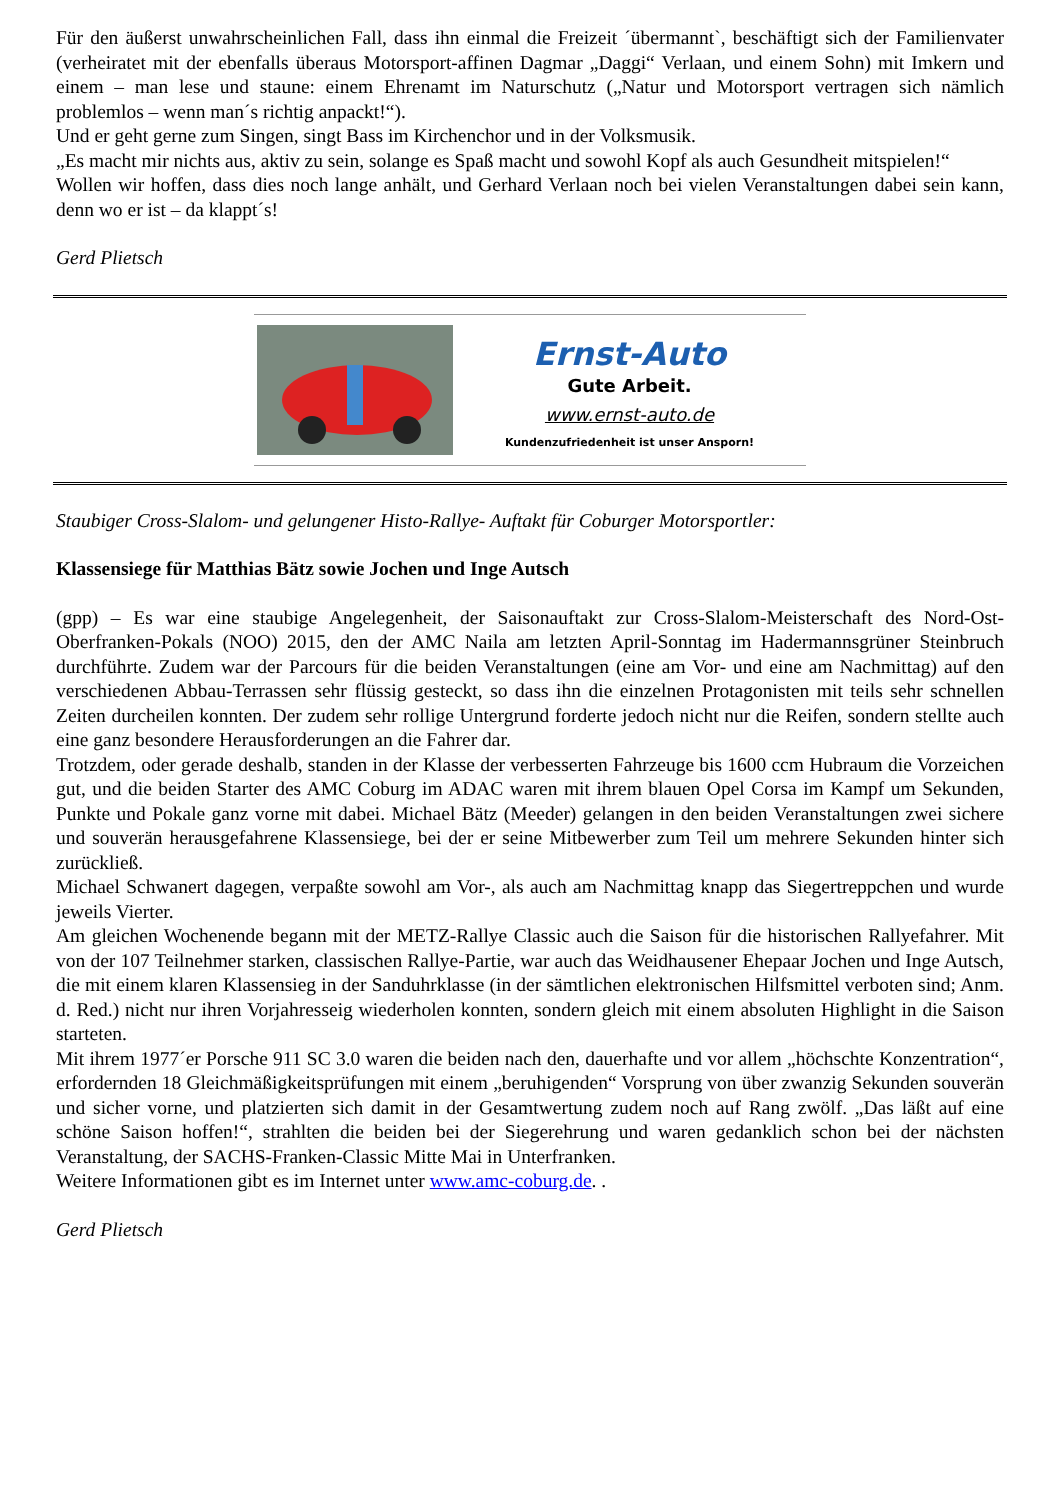Für den äußerst unwahrscheinlichen Fall, dass ihn einmal die Freizeit ´übermannt`, beschäftigt sich der Familienvater (verheiratet mit der ebenfalls überaus Motorsport-affinen Dagmar „Daggi“ Verlaan, und einem Sohn) mit Imkern und einem – man lese und staune: einem Ehrenamt im Naturschutz („Natur und Motorsport vertragen sich nämlich problemlos – wenn man´s richtig anpackt!“).
Und er geht gerne zum Singen, singt Bass im Kirchenchor und in der Volksmusik.
„Es macht mir nichts aus, aktiv zu sein, solange es Spaß macht und sowohl Kopf als auch Gesundheit mitspielen!“
Wollen wir hoffen, dass dies noch lange anhält, und Gerhard Verlaan noch bei vielen Veranstaltungen dabei sein kann, denn wo er ist – da klappt´s!
Gerd Plietsch
Ernst-Auto
Gute Arbeit.
www.ernst-auto.de
Kundenzufriedenheit ist unser Ansporn!
Staubiger Cross-Slalom- und gelungener Histo-Rallye- Auftakt für Coburger Motorsportler:
Klassensiege für Matthias Bätz sowie Jochen und Inge Autsch
(gpp) – Es war eine staubige Angelegenheit, der Saisonauftakt zur Cross-Slalom-Meisterschaft des Nord-Ost-Oberfranken-Pokals (NOO) 2015, den der AMC Naila am letzten April-Sonntag im Hadermannsgrüner Steinbruch durchführte. Zudem war der Parcours für die beiden Veranstaltungen (eine am Vor- und eine am Nachmittag) auf den verschiedenen Abbau-Terrassen sehr flüssig gesteckt, so dass ihn die einzelnen Protagonisten mit teils sehr schnellen Zeiten durcheilen konnten. Der zudem sehr rollige Untergrund forderte jedoch nicht nur die Reifen, sondern stellte auch eine ganz besondere Herausforderungen an die Fahrer dar.
Trotzdem, oder gerade deshalb, standen in der Klasse der verbesserten Fahrzeuge bis 1600 ccm Hubraum die Vorzeichen gut, und die beiden Starter des AMC Coburg im ADAC waren mit ihrem blauen Opel Corsa im Kampf um Sekunden, Punkte und Pokale ganz vorne mit dabei. Michael Bätz (Meeder) gelangen in den beiden Veranstaltungen zwei sichere und souverän herausgefahrene Klassensiege, bei der er seine Mitbewerber zum Teil um mehrere Sekunden hinter sich zurückließ.
Michael Schwanert dagegen, verpaßte sowohl am Vor-, als auch am Nachmittag knapp das Siegertreppchen und wurde jeweils Vierter.
Am gleichen Wochenende begann mit der METZ-Rallye Classic auch die Saison für die historischen Rallyefahrer. Mit von der 107 Teilnehmer starken, classischen Rallye-Partie, war auch das Weidhausener Ehepaar Jochen und Inge Autsch, die mit einem klaren Klassensieg in der Sanduhrklasse (in der sämtlichen elektronischen Hilfsmittel verboten sind; Anm. d. Red.) nicht nur ihren Vorjahresseig wiederholen konnten, sondern gleich mit einem absoluten Highlight in die Saison starteten.
Mit ihrem 1977´er Porsche 911 SC 3.0 waren die beiden nach den, dauerhafte und vor allem „höchschte Konzentration“, erfordernden 18 Gleichmäßigkeitsprüfungen mit einem „beruhigenden“ Vorsprung von über zwanzig Sekunden souverän und sicher vorne, und platzierten sich damit in der Gesamtwertung zudem noch auf Rang zwölf. „Das läßt auf eine schöne Saison hoffen!“, strahlten die beiden bei der Siegerehrung und waren gedanklich schon bei der nächsten Veranstaltung, der SACHS-Franken-Classic Mitte Mai in Unterfranken.
Weitere Informationen gibt es im Internet unter www.amc-coburg.de. .
Gerd Plietsch